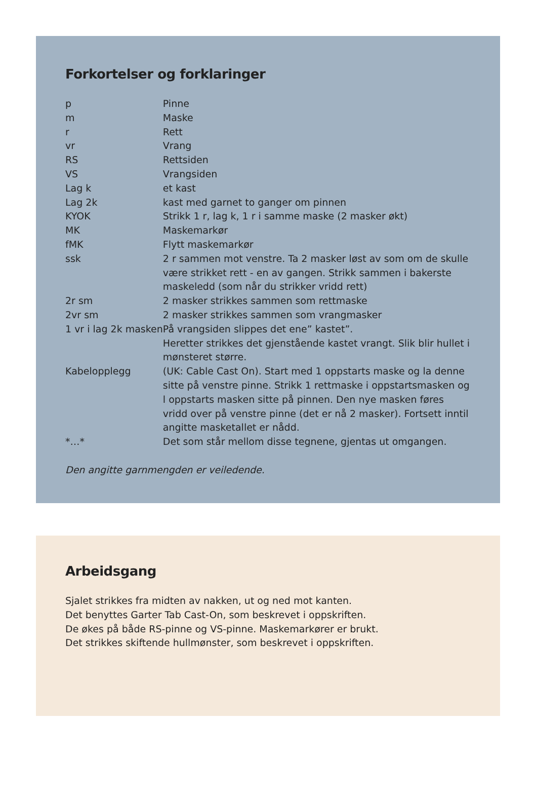Forkortelser og forklaringer
| p | Pinne |
| m | Maske |
| r | Rett |
| vr | Vrang |
| RS | Rettsiden |
| VS | Vrangsiden |
| Lag k | et kast |
| Lag 2k | kast med garnet to ganger om pinnen |
| KYOK | Strikk 1 r, lag k, 1 r i samme maske (2 masker økt) |
| MK | Maskemarkør |
| fMK | Flytt maskemarkør |
| ssk | 2 r sammen mot venstre. Ta 2 masker løst av som om de skulle være strikket rett - en av gangen. Strikk sammen i bakerste maskeledd (som når du strikker vridd rett) |
| 2r sm | 2 masker strikkes sammen som rettmaske |
| 2vr sm | 2 masker strikkes sammen som vrangmasker |
| 1 vr i lag 2k masken | På vrangsiden slippes det ene” kastet”. Heretter strikkes det gjenstående kastet vrangt. Slik blir hullet i mønsteret større. |
| Kabelopplegg | (UK: Cable Cast On). Start med 1 oppstarts maske og la denne sitte på venstre pinne. Strikk 1 rettmaske i oppstartsmasken og l oppstarts masken sitte på pinnen. Den nye masken føres vridd over på venstre pinne (det er nå 2 masker). Fortsett inntil angitte masketallet er nådd. |
| *…* | Det som står mellom disse tegnene, gjentas ut omgangen. |
Den angitte garnmengden er veiledende.
Arbeidsgang
Sjalet strikkes fra midten av nakken, ut og ned mot kanten.
Det benyttes Garter Tab Cast-On, som beskrevet i oppskriften.
De økes på både RS-pinne og VS-pinne. Maskemarkører er brukt.
Det strikkes skiftende hullmønster, som beskrevet i oppskriften.